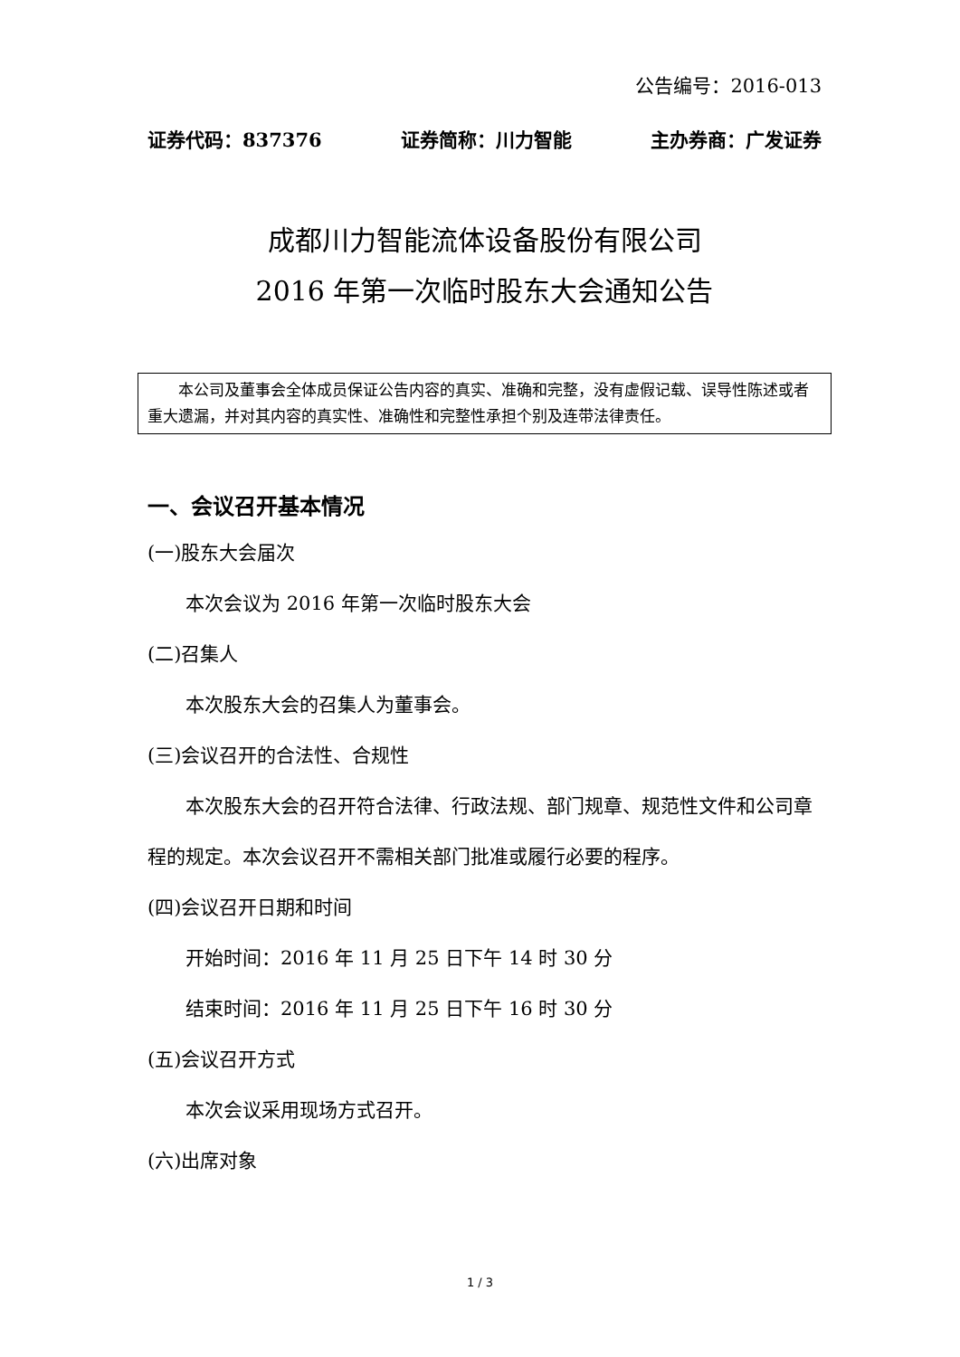公告编号：2016-013
证券代码：837376 证券简称：川力智能 主办券商：广发证券
成都川力智能流体设备股份有限公司
2016 年第一次临时股东大会通知公告
  本公司及董事会全体成员保证公告内容的真实、准确和完整，没有虚假记载、误导性陈述或者重大遗漏，并对其内容的真实性、准确性和完整性承担个别及连带法律责任。
一、会议召开基本情况
(一)股东大会届次
本次会议为 2016 年第一次临时股东大会
(二)召集人
本次股东大会的召集人为董事会。
(三)会议召开的合法性、合规性
本次股东大会的召开符合法律、行政法规、部门规章、规范性文件和公司章程的规定。本次会议召开不需相关部门批准或履行必要的程序。
(四)会议召开日期和时间
开始时间：2016 年 11 月 25 日下午 14 时 30 分
结束时间：2016 年 11 月 25 日下午 16 时 30 分
(五)会议召开方式
本次会议采用现场方式召开。
(六)出席对象
1 / 3